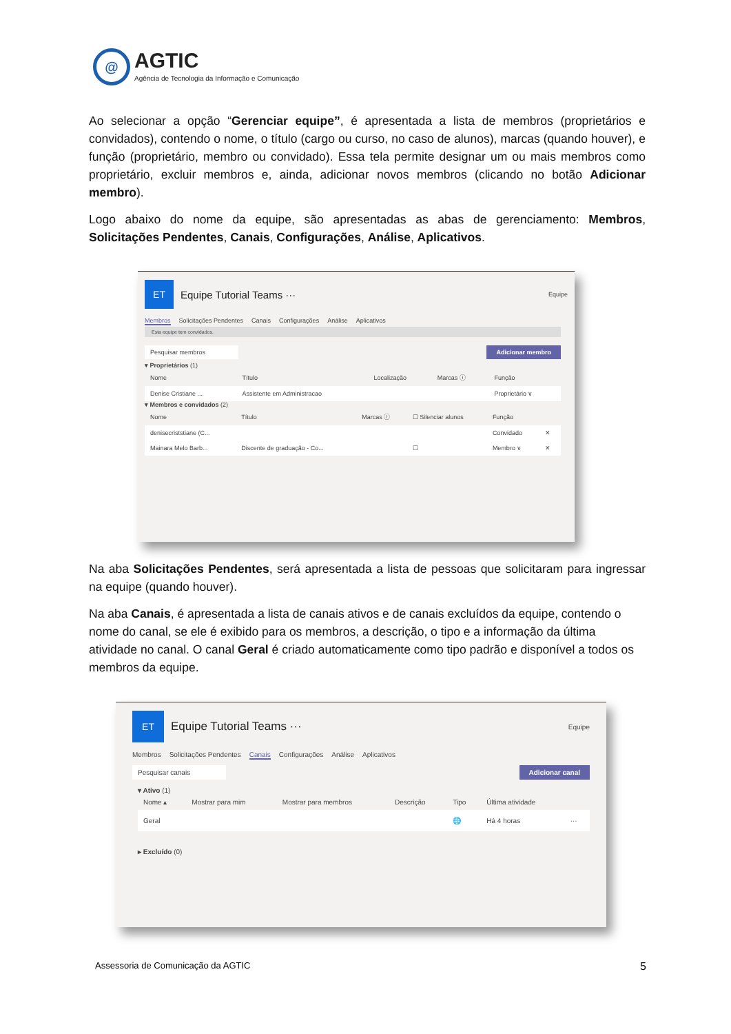@
AGTIC
Agência de Tecnologia da Informação e Comunicação
Ao selecionar a opção “Gerenciar equipe”, é apresentada a lista de membros (proprietários e convidados), contendo o nome, o título (cargo ou curso, no caso de alunos), marcas (quando houver), e função (proprietário, membro ou convidado). Essa tela permite designar um ou mais membros como proprietário, excluir membros e, ainda, adicionar novos membros (clicando no botão Adicionar membro).
Logo abaixo do nome da equipe, são apresentadas as abas de gerenciamento: Membros, Solicitações Pendentes, Canais, Configurações, Análise, Aplicativos.
ET
Equipe Tutorial Teams ···
Equipe
Membros Solicitações Pendentes Canais Configurações Análise Aplicativos
Esta equipe tem convidados.
Pesquisar membros Adicionar membro
▾ Proprietários (1)
| Nome | Título | Localização | Marcas ⓘ | Função |
| --- | --- | --- | --- | --- |
| Denise Cristiane ... | Assistente em Administracao | | | Proprietário ∨ |
▾ Membros e convidados (2)
| Nome | Título | Marcas ⓘ | ☐ Silenciar alunos | Função | |
| --- | --- | --- | --- | --- | --- |
| denisecriststiane (C... | | | | Convidado | ✕ |
| Mainara Melo Barb... | Discente de graduação - Co... | | ☐ | Membro ∨ | ✕ |
Na aba Solicitações Pendentes, será apresentada a lista de pessoas que solicitaram para ingressar na equipe (quando houver).
Na aba Canais, é apresentada a lista de canais ativos e de canais excluídos da equipe, contendo o nome do canal, se ele é exibido para os membros, a descrição, o tipo e a informação da última atividade no canal. O canal Geral é criado automaticamente como tipo padrão e disponível a todos os membros da equipe.
ET
Equipe Tutorial Teams ···
Equipe
Membros Solicitações Pendentes Canais Configurações Análise Aplicativos
Pesquisar canais Adicionar canal
▾ Ativo (1)
| Nome ▴ | Mostrar para mim | Mostrar para membros | Descrição | Tipo | Última atividade | |
| --- | --- | --- | --- | --- | --- | --- |
| Geral | | | | 🌐 | Há 4 horas | ··· |
▸ Excluído (0)
Assessoria de Comunicação da AGTIC 5